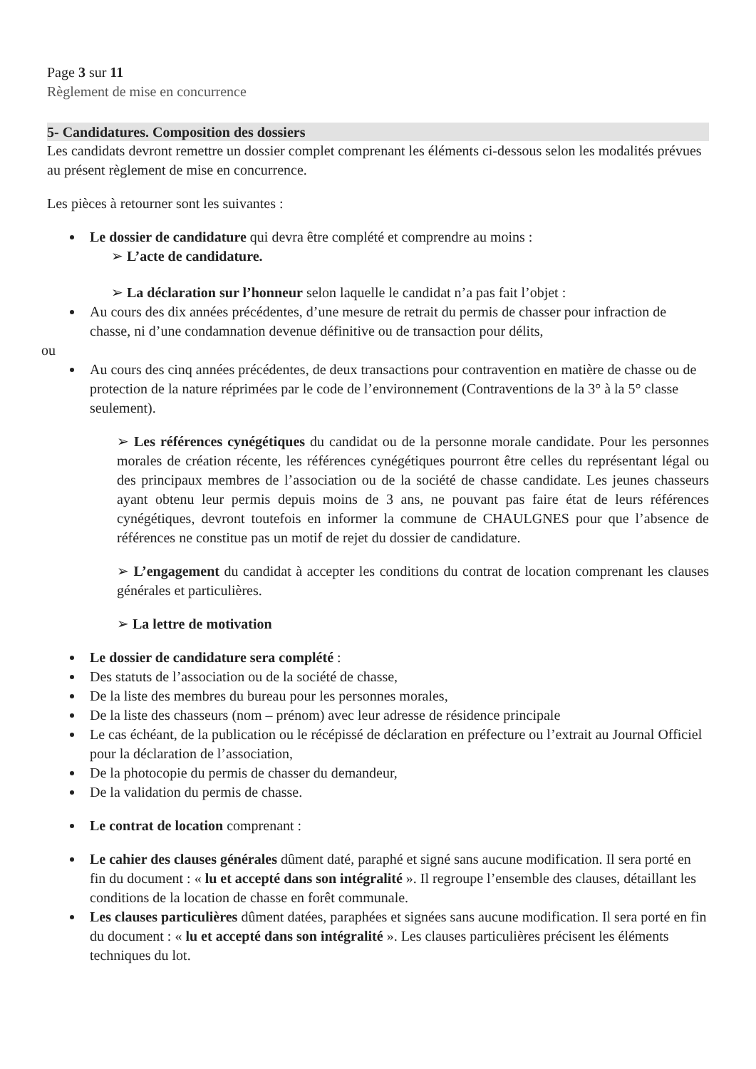Page 3 sur 11
Règlement de mise en concurrence
5- Candidatures. Composition des dossiers
Les candidats devront remettre un dossier complet comprenant les éléments ci-dessous selon les modalités prévues au présent règlement de mise en concurrence.
Les pièces à retourner sont les suivantes :
Le dossier de candidature qui devra être complété et comprendre au moins :
➢ L’acte de candidature.
➢ La déclaration sur l’honneur selon laquelle le candidat n’a pas fait l’objet :
Au cours des dix années précédentes, d’une mesure de retrait du permis de chasser pour infraction de chasse, ni d’une condamnation devenue définitive ou de transaction pour délits,
ou
Au cours des cinq années précédentes, de deux transactions pour contravention en matière de chasse ou de protection de la nature réprimées par le code de l’environnement (Contraventions de la 3° à la 5° classe seulement).
➢ Les références cynégétiques du candidat ou de la personne morale candidate. Pour les personnes morales de création récente, les références cynégétiques pourront être celles du représentant légal ou des principaux membres de l’association ou de la société de chasse candidate. Les jeunes chasseurs ayant obtenu leur permis depuis moins de 3 ans, ne pouvant pas faire état de leurs références cynégétiques, devront toutefois en informer la commune de CHAULGNES pour que l’absence de références ne constitue pas un motif de rejet du dossier de candidature.
➢ L’engagement du candidat à accepter les conditions du contrat de location comprenant les clauses générales et particulières.
➢ La lettre de motivation
Le dossier de candidature sera complété :
Des statuts de l’association ou de la société de chasse,
De la liste des membres du bureau pour les personnes morales,
De la liste des chasseurs (nom – prénom) avec leur adresse de résidence principale
Le cas échéant, de la publication ou le récépissé de déclaration en préfecture ou l’extrait au Journal Officiel pour la déclaration de l’association,
De la photocopie du permis de chasser du demandeur,
De la validation du permis de chasse.
Le contrat de location comprenant :
Le cahier des clauses générales dûment daté, paraphé et signé sans aucune modification. Il sera porté en fin du document : « lu et accepté dans son intégralité ». Il regroupe l’ensemble des clauses, détaillant les conditions de la location de chasse en forêt communale.
Les clauses particulières dûment datées, paraphées et signées sans aucune modification. Il sera porté en fin du document : « lu et accepté dans son intégralité ». Les clauses particulières précisent les éléments techniques du lot.